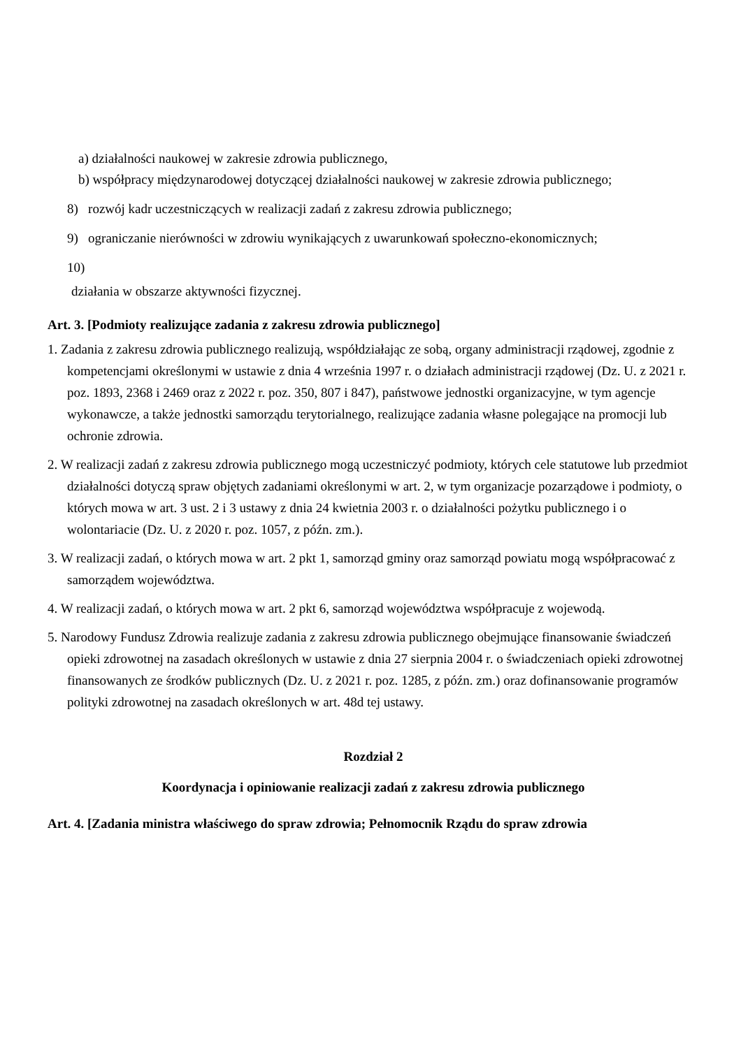a) działalności naukowej w zakresie zdrowia publicznego,
b) współpracy międzynarodowej dotyczącej działalności naukowej w zakresie zdrowia publicznego;
8) rozwój kadr uczestniczących w realizacji zadań z zakresu zdrowia publicznego;
9) ograniczanie nierówności w zdrowiu wynikających z uwarunkowań społeczno-ekonomicznych;
10)
działania w obszarze aktywności fizycznej.
Art. 3. [Podmioty realizujące zadania z zakresu zdrowia publicznego]
1. Zadania z zakresu zdrowia publicznego realizują, współdziałając ze sobą, organy administracji rządowej, zgodnie z kompetencjami określonymi w ustawie z dnia 4 września 1997 r. o działach administracji rządowej (Dz. U. z 2021 r. poz. 1893, 2368 i 2469 oraz z 2022 r. poz. 350, 807 i 847), państwowe jednostki organizacyjne, w tym agencje wykonawcze, a także jednostki samorządu terytorialnego, realizujące zadania własne polegające na promocji lub ochronie zdrowia.
2. W realizacji zadań z zakresu zdrowia publicznego mogą uczestniczyć podmioty, których cele statutowe lub przedmiot działalności dotyczą spraw objętych zadaniami określonymi w art. 2, w tym organizacje pozarządowe i podmioty, o których mowa w art. 3 ust. 2 i 3 ustawy z dnia 24 kwietnia 2003 r. o działalności pożytku publicznego i o wolontariacie (Dz. U. z 2020 r. poz. 1057, z późn. zm.).
3. W realizacji zadań, o których mowa w art. 2 pkt 1, samorząd gminy oraz samorząd powiatu mogą współpracować z samorządem województwa.
4. W realizacji zadań, o których mowa w art. 2 pkt 6, samorząd województwa współpracuje z wojewodą.
5. Narodowy Fundusz Zdrowia realizuje zadania z zakresu zdrowia publicznego obejmujące finansowanie świadczeń opieki zdrowotnej na zasadach określonych w ustawie z dnia 27 sierpnia 2004 r. o świadczeniach opieki zdrowotnej finansowanych ze środków publicznych (Dz. U. z 2021 r. poz. 1285, z późn. zm.) oraz dofinansowanie programów polityki zdrowotnej na zasadach określonych w art. 48d tej ustawy.
Rozdział 2
Koordynacja i opiniowanie realizacji zadań z zakresu zdrowia publicznego
Art. 4. [Zadania ministra właściwego do spraw zdrowia; Pełnomocnik Rządu do spraw zdrowia